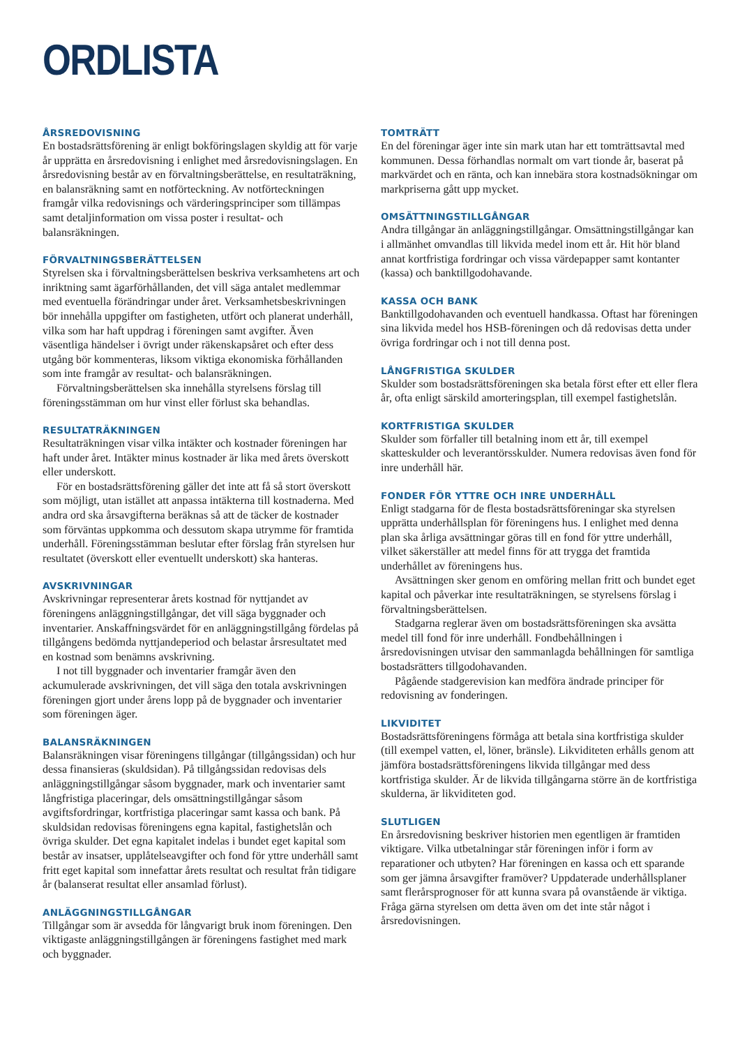ORDLISTA
ÅRSREDOVISNING
En bostadsrättsförening är enligt bokföringslagen skyldig att för varje år upprätta en årsredovisning i enlighet med årsredovisningslagen. En årsredovisning består av en förvaltningsberättelse, en resultaträkning, en balansräkning samt en notförteckning. Av notförteckningen framgår vilka redovisnings och värderingsprinciper som tillämpas samt detaljinformation om vissa poster i resultat- och balansräkningen.
FÖRVALTNINGSBERÄTTELSEN
Styrelsen ska i förvaltningsberättelsen beskriva verksamhetens art och inriktning samt ägarförhållanden, det vill säga antalet medlemmar med eventuella förändringar under året. Verksamhetsbeskrivningen bör innehålla uppgifter om fastigheten, utfört och planerat underhåll, vilka som har haft uppdrag i föreningen samt avgifter. Även väsentliga händelser i övrigt under räkenskapsåret och efter dess utgång bör kommenteras, liksom viktiga ekonomiska förhållanden som inte framgår av resultat- och balansräkningen.
Förvaltningsberättelsen ska innehålla styrelsens förslag till föreningsstämman om hur vinst eller förlust ska behandlas.
RESULTATRÄKNINGEN
Resultaträkningen visar vilka intäkter och kostnader föreningen har haft under året. Intäkter minus kostnader är lika med årets överskott eller underskott.
För en bostadsrättsförening gäller det inte att få så stort överskott som möjligt, utan istället att anpassa intäkterna till kostnaderna. Med andra ord ska årsavgifterna beräknas så att de täcker de kostnader som förväntas uppkomma och dessutom skapa utrymme för framtida underhåll. Föreningsstämman beslutar efter förslag från styrelsen hur resultatet (överskott eller eventuellt underskott) ska hanteras.
AVSKRIVNINGAR
Avskrivningar representerar årets kostnad för nyttjandet av föreningens anläggningstillgångar, det vill säga byggnader och inventarier. Anskaffningsvärdet för en anläggningstillgång fördelas på tillgångens bedömda nyttjandeperiod och belastar årsresultatet med en kostnad som benämns avskrivning.
I not till byggnader och inventarier framgår även den ackumulerade avskrivningen, det vill säga den totala avskrivningen föreningen gjort under årens lopp på de byggnader och inventarier som föreningen äger.
BALANSRÄKNINGEN
Balansräkningen visar föreningens tillgångar (tillgångssidan) och hur dessa finansieras (skuldsidan). På tillgångssidan redovisas dels anläggningstillgångar såsom byggnader, mark och inventarier samt långfristiga placeringar, dels omsättningstillgångar såsom avgiftsfordringar, kortfristiga placeringar samt kassa och bank. På skuldsidan redovisas föreningens egna kapital, fastighetslån och övriga skulder. Det egna kapitalet indelas i bundet eget kapital som består av insatser, upplåtelseavgifter och fond för yttre underhåll samt fritt eget kapital som innefattar årets resultat och resultat från tidigare år (balanserat resultat eller ansamlad förlust).
ANLÄGGNINGSTILLGÅNGAR
Tillgångar som är avsedda för långvarigt bruk inom föreningen. Den viktigaste anläggningstillgången är föreningens fastighet med mark och byggnader.
TOMTRÄTT
En del föreningar äger inte sin mark utan har ett tomträttsavtal med kommunen. Dessa förhandlas normalt om vart tionde år, baserat på markvärdet och en ränta, och kan innebära stora kostnadsökningar om markpriserna gått upp mycket.
OMSÄTTNINGSTILLGÅNGAR
Andra tillgångar än anläggningstillgångar. Omsättningstillgångar kan i allmänhet omvandlas till likvida medel inom ett år. Hit hör bland annat kortfristiga fordringar och vissa värdepapper samt kontanter (kassa) och banktillgodohavande.
KASSA OCH BANK
Banktillgodohavanden och eventuell handkassa. Oftast har föreningen sina likvida medel hos HSB-föreningen och då redovisas detta under övriga fordringar och i not till denna post.
LÅNGFRISTIGA SKULDER
Skulder som bostadsrättsföreningen ska betala först efter ett eller flera år, ofta enligt särskild amorteringsplan, till exempel fastighetslån.
KORTFRISTIGA SKULDER
Skulder som förfaller till betalning inom ett år, till exempel skatteskulder och leverantörsskulder. Numera redovisas även fond för inre underhåll här.
FONDER FÖR YTTRE OCH INRE UNDERHÅLL
Enligt stadgarna för de flesta bostadsrättsföreningar ska styrelsen upprätta underhållsplan för föreningens hus. I enlighet med denna plan ska årliga avsättningar göras till en fond för yttre underhåll, vilket säkerställer att medel finns för att trygga det framtida underhållet av föreningens hus.
Avsättningen sker genom en omföring mellan fritt och bundet eget kapital och påverkar inte resultaträkningen, se styrelsens förslag i förvaltningsberättelsen.
Stadgarna reglerar även om bostadsrättsföreningen ska avsätta medel till fond för inre underhåll. Fondbehållningen i årsredovisningen utvisar den sammanlagda behållningen för samtliga bostadsrätters tillgodohavanden.
Pågående stadgerevision kan medföra ändrade principer för redovisning av fonderingen.
LIKVIDITET
Bostadsrättsföreningens förmåga att betala sina kortfristiga skulder (till exempel vatten, el, löner, bränsle). Likviditeten erhålls genom att jämföra bostadsrättsföreningens likvida tillgångar med dess kortfristiga skulder. Är de likvida tillgångarna större än de kortfristiga skulderna, är likviditeten god.
SLUTLIGEN
En årsredovisning beskriver historien men egentligen är framtiden viktigare. Vilka utbetalningar står föreningen inför i form av reparationer och utbyten? Har föreningen en kassa och ett sparande som ger jämna årsavgifter framöver? Uppdaterade underhållsplaner samt flerårsprognoser för att kunna svara på ovanstående är viktiga. Fråga gärna styrelsen om detta även om det inte står något i årsredovisningen.